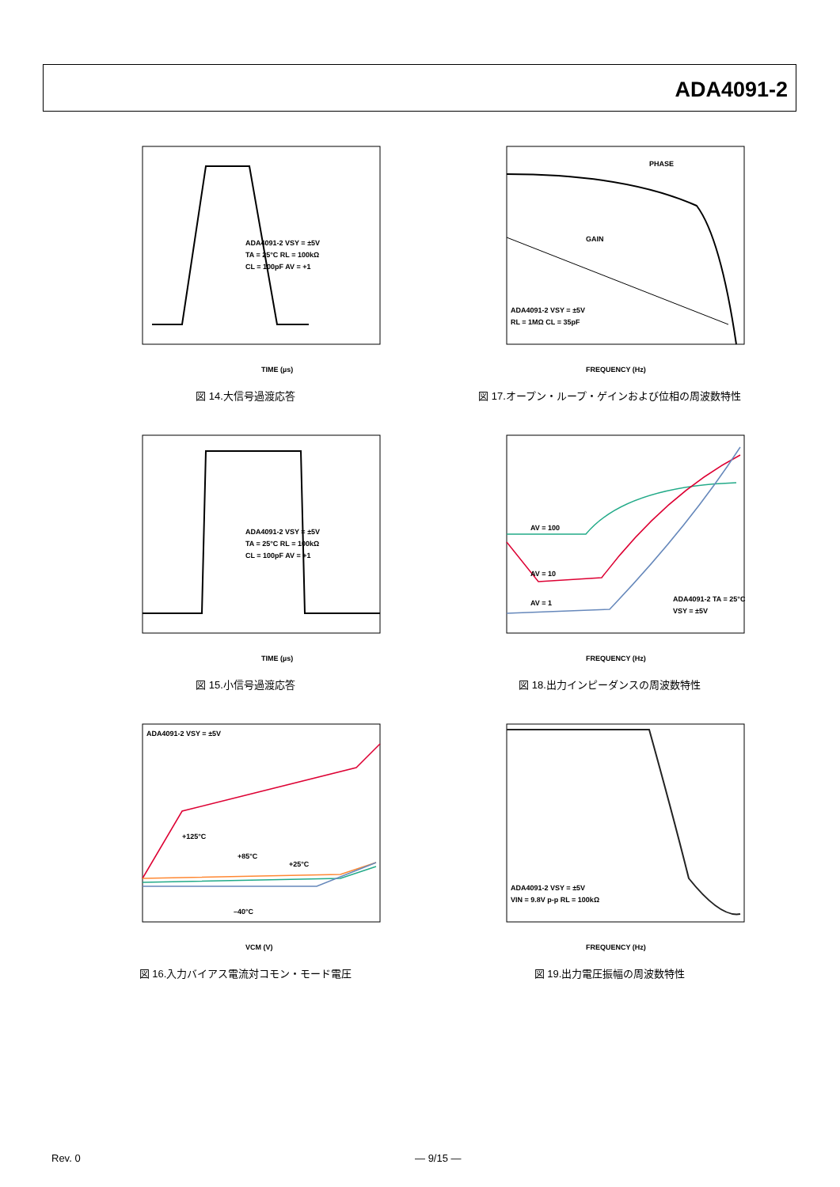ADA4091-2
TIME (µs)
ADA4091-2 VSY = ±5V
TA = 25°C RL = 100kΩ
CL = 100pF AV = +1
図 14.大信号過渡応答
PHASE
GAIN
FREQUENCY (Hz)
ADA4091-2 VSY = ±5V
RL = 1MΩ CL = 35pF
図 17.オープン・ループ・ゲインおよび位相の周波数特性
TIME (µs)
ADA4091-2 VSY = ±5V
TA = 25°C RL = 100kΩ
CL = 100pF AV = +1
図 15.小信号過渡応答
AV = 100
AV = 10
AV = 1
FREQUENCY (Hz)
ADA4091-2 TA = 25°C
VSY = ±5V
図 18.出力インピーダンスの周波数特性
ADA4091-2 VSY = ±5V
+125°C
+85°C
+25°C
–40°C
VCM (V)
図 16.入力バイアス電流対コモン・モード電圧
ADA4091-2 VSY = ±5V
VIN = 9.8V p-p RL = 100kΩ
FREQUENCY (Hz)
図 19.出力電圧振幅の周波数特性
Rev. 0 — 9/15 —